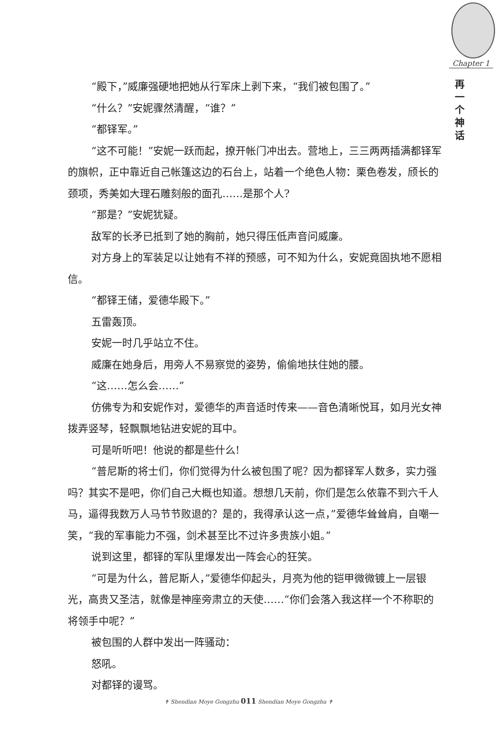Chapter 1
再一个神话
“殿下，”威廉强硬地把她从行军床上剥下来，“我们被包围了。”
“什么？”安妮骤然清醒，“谁？”
“都铎军。”
“这不可能！”安妮一跃而起，撩开帐门冲出去。营地上，三三两两插满都铎军的旗帜，正中靠近自己帐篷这边的石台上，站着一个绝色人物：栗色卷发，颀长的颈项，秀美如大理石雕刻般的面孔……是那个人?
“那是？”安妮犹疑。
敌军的长矛已抵到了她的胸前，她只得压低声音问威廉。
对方身上的军装足以让她有不祥的预感，可不知为什么，安妮竟固执地不愿相信。
“都铎王储，爱德华殿下。”
五雷轰顶。
安妮一时几乎站立不住。
威廉在她身后，用旁人不易察觉的姿势，偷偷地扶住她的腰。
“这……怎么会……”
仿佛专为和安妮作对，爱德华的声音适时传来——音色清晰悦耳，如月光女神拨弄竖琴，轻飘飘地钻进安妮的耳中。
可是听听吧！他说的都是些什么!
“普尼斯的将士们，你们觉得为什么被包围了呢？因为都铎军人数多，实力强吗？其实不是吧，你们自己大概也知道。想想几天前，你们是怎么依靠不到六千人马，逼得我数万人马节节败退的？是的，我得承认这一点，”爱德华耸耸肩，自嘲一笑，“我的军事能力不强，剑术甚至比不过许多贵族小姐。”
说到这里，都铎的军队里爆发出一阵会心的狂笑。
“可是为什么，普尼斯人，”爱德华仰起头，月亮为他的铠甲微微镀上一层银光，高贵又圣洁，就像是神座旁肃立的天使……“你们会落入我这样一个不称职的将领手中呢？”
被包围的人群中发出一阵骚动：
怒吼。
对都铎的谩骂。
✝ Shendian Moye Gongzhu 011 Shendian Moye Gongzhu ✝